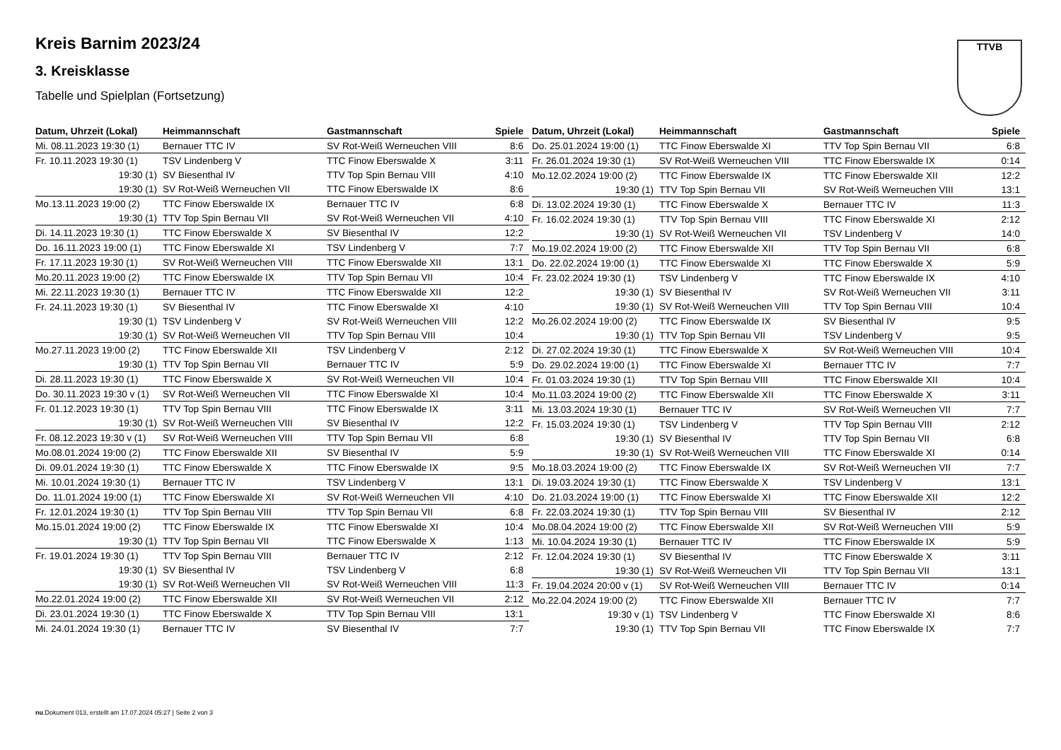TTVB
Kreis Barnim 2023/24
3. Kreisklasse
Tabelle und Spielplan (Fortsetzung)
| Datum, Uhrzeit (Lokal) | Heimmannschaft | Gastmannschaft | Spiele |
| --- | --- | --- | --- |
| Mi. 08.11.2023 19:30 (1) | Bernauer TTC IV | SV Rot-Weiß Werneuchen VIII | 8:6 |
| Fr. 10.11.2023 19:30 (1) | TSV Lindenberg V | TTC Finow Eberswalde X | 3:11 |
| 19:30 (1) | SV Biesenthal IV | TTV Top Spin Bernau VIII | 4:10 |
| 19:30 (1) | SV Rot-Weiß Werneuchen VII | TTC Finow Eberswalde IX | 8:6 |
| Mo.13.11.2023 19:00 (2) | TTC Finow Eberswalde IX | Bernauer TTC IV | 6:8 |
| 19:30 (1) | TTV Top Spin Bernau VII | SV Rot-Weiß Werneuchen VII | 4:10 |
| Di. 14.11.2023 19:30 (1) | TTC Finow Eberswalde X | SV Biesenthal IV | 12:2 |
| Do. 16.11.2023 19:00 (1) | TTC Finow Eberswalde XI | TSV Lindenberg V | 7:7 |
| Fr. 17.11.2023 19:30 (1) | SV Rot-Weiß Werneuchen VIII | TTC Finow Eberswalde XII | 13:1 |
| Mo.20.11.2023 19:00 (2) | TTC Finow Eberswalde IX | TTV Top Spin Bernau VII | 10:4 |
| Mi. 22.11.2023 19:30 (1) | Bernauer TTC IV | TTC Finow Eberswalde XII | 12:2 |
| Fr. 24.11.2023 19:30 (1) | SV Biesenthal IV | TTC Finow Eberswalde XI | 4:10 |
| 19:30 (1) | TSV Lindenberg V | SV Rot-Weiß Werneuchen VIII | 12:2 |
| 19:30 (1) | SV Rot-Weiß Werneuchen VII | TTV Top Spin Bernau VIII | 10:4 |
| Mo.27.11.2023 19:00 (2) | TTC Finow Eberswalde XII | TSV Lindenberg V | 2:12 |
| 19:30 (1) | TTV Top Spin Bernau VII | Bernauer TTC IV | 5:9 |
| Di. 28.11.2023 19:30 (1) | TTC Finow Eberswalde X | SV Rot-Weiß Werneuchen VII | 10:4 |
| Do. 30.11.2023 19:30 v (1) | SV Rot-Weiß Werneuchen VII | TTC Finow Eberswalde XI | 10:4 |
| Fr. 01.12.2023 19:30 (1) | TTV Top Spin Bernau VIII | TTC Finow Eberswalde IX | 3:11 |
| 19:30 (1) | SV Rot-Weiß Werneuchen VIII | SV Biesenthal IV | 12:2 |
| Fr. 08.12.2023 19:30 v (1) | SV Rot-Weiß Werneuchen VIII | TTV Top Spin Bernau VII | 6:8 |
| Mo.08.01.2024 19:00 (2) | TTC Finow Eberswalde XII | SV Biesenthal IV | 5:9 |
| Di. 09.01.2024 19:30 (1) | TTC Finow Eberswalde X | TTC Finow Eberswalde IX | 9:5 |
| Mi. 10.01.2024 19:30 (1) | Bernauer TTC IV | TSV Lindenberg V | 13:1 |
| Do. 11.01.2024 19:00 (1) | TTC Finow Eberswalde XI | SV Rot-Weiß Werneuchen VII | 4:10 |
| Fr. 12.01.2024 19:30 (1) | TTV Top Spin Bernau VIII | TTV Top Spin Bernau VII | 6:8 |
| Mo.15.01.2024 19:00 (2) | TTC Finow Eberswalde IX | TTC Finow Eberswalde XI | 10:4 |
| 19:30 (1) | TTV Top Spin Bernau VII | TTC Finow Eberswalde X | 1:13 |
| Fr. 19.01.2024 19:30 (1) | TTV Top Spin Bernau VIII | Bernauer TTC IV | 2:12 |
| 19:30 (1) | SV Biesenthal IV | TSV Lindenberg V | 6:8 |
| 19:30 (1) | SV Rot-Weiß Werneuchen VII | SV Rot-Weiß Werneuchen VIII | 11:3 |
| Mo.22.01.2024 19:00 (2) | TTC Finow Eberswalde XII | SV Rot-Weiß Werneuchen VII | 2:12 |
| Di. 23.01.2024 19:30 (1) | TTC Finow Eberswalde X | TTV Top Spin Bernau VIII | 13:1 |
| Mi. 24.01.2024 19:30 (1) | Bernauer TTC IV | SV Biesenthal IV | 7:7 |
| Datum, Uhrzeit (Lokal) | Heimmannschaft | Gastmannschaft | Spiele |
| --- | --- | --- | --- |
| Do. 25.01.2024 19:00 (1) | TTC Finow Eberswalde XI | TTV Top Spin Bernau VII | 6:8 |
| Fr. 26.01.2024 19:30 (1) | SV Rot-Weiß Werneuchen VIII | TTC Finow Eberswalde IX | 0:14 |
| Mo.12.02.2024 19:00 (2) | TTC Finow Eberswalde IX | TTC Finow Eberswalde XII | 12:2 |
| 19:30 (1) | TTV Top Spin Bernau VII | SV Rot-Weiß Werneuchen VIII | 13:1 |
| Di. 13.02.2024 19:30 (1) | TTC Finow Eberswalde X | Bernauer TTC IV | 11:3 |
| Fr. 16.02.2024 19:30 (1) | TTV Top Spin Bernau VIII | TTC Finow Eberswalde XI | 2:12 |
| 19:30 (1) | SV Rot-Weiß Werneuchen VII | TSV Lindenberg V | 14:0 |
| Mo.19.02.2024 19:00 (2) | TTC Finow Eberswalde XII | TTV Top Spin Bernau VII | 6:8 |
| Do. 22.02.2024 19:00 (1) | TTC Finow Eberswalde XI | TTC Finow Eberswalde X | 5:9 |
| Fr. 23.02.2024 19:30 (1) | TSV Lindenberg V | TTC Finow Eberswalde IX | 4:10 |
| 19:30 (1) | SV Biesenthal IV | SV Rot-Weiß Werneuchen VII | 3:11 |
| 19:30 (1) | SV Rot-Weiß Werneuchen VIII | TTV Top Spin Bernau VIII | 10:4 |
| Mo.26.02.2024 19:00 (2) | TTC Finow Eberswalde IX | SV Biesenthal IV | 9:5 |
| 19:30 (1) | TTV Top Spin Bernau VII | TSV Lindenberg V | 9:5 |
| Di. 27.02.2024 19:30 (1) | TTC Finow Eberswalde X | SV Rot-Weiß Werneuchen VIII | 10:4 |
| Do. 29.02.2024 19:00 (1) | TTC Finow Eberswalde XI | Bernauer TTC IV | 7:7 |
| Fr. 01.03.2024 19:30 (1) | TTV Top Spin Bernau VIII | TTC Finow Eberswalde XII | 10:4 |
| Mo.11.03.2024 19:00 (2) | TTC Finow Eberswalde XII | TTC Finow Eberswalde X | 3:11 |
| Mi. 13.03.2024 19:30 (1) | Bernauer TTC IV | SV Rot-Weiß Werneuchen VII | 7:7 |
| Fr. 15.03.2024 19:30 (1) | TSV Lindenberg V | TTV Top Spin Bernau VIII | 2:12 |
| 19:30 (1) | SV Biesenthal IV | TTV Top Spin Bernau VII | 6:8 |
| 19:30 (1) | SV Rot-Weiß Werneuchen VIII | TTC Finow Eberswalde XI | 0:14 |
| Mo.18.03.2024 19:00 (2) | TTC Finow Eberswalde IX | SV Rot-Weiß Werneuchen VII | 7:7 |
| Di. 19.03.2024 19:30 (1) | TTC Finow Eberswalde X | TSV Lindenberg V | 13:1 |
| Do. 21.03.2024 19:00 (1) | TTC Finow Eberswalde XI | TTC Finow Eberswalde XII | 12:2 |
| Fr. 22.03.2024 19:30 (1) | TTV Top Spin Bernau VIII | SV Biesenthal IV | 2:12 |
| Mo.08.04.2024 19:00 (2) | TTC Finow Eberswalde XII | SV Rot-Weiß Werneuchen VIII | 5:9 |
| Mi. 10.04.2024 19:30 (1) | Bernauer TTC IV | TTC Finow Eberswalde IX | 5:9 |
| Fr. 12.04.2024 19:30 (1) | SV Biesenthal IV | TTC Finow Eberswalde X | 3:11 |
| 19:30 (1) | SV Rot-Weiß Werneuchen VII | TTV Top Spin Bernau VII | 13:1 |
| Fr. 19.04.2024 20:00 v (1) | SV Rot-Weiß Werneuchen VIII | Bernauer TTC IV | 0:14 |
| Mo.22.04.2024 19:00 (2) | TTC Finow Eberswalde XII | Bernauer TTC IV | 7:7 |
| 19:30 v (1) | TSV Lindenberg V | TTC Finow Eberswalde XI | 8:6 |
| 19:30 (1) | TTV Top Spin Bernau VII | TTC Finow Eberswalde IX | 7:7 |
nu.Dokument 013, erstellt am 17.07.2024 05:27 | Seite 2 von 3